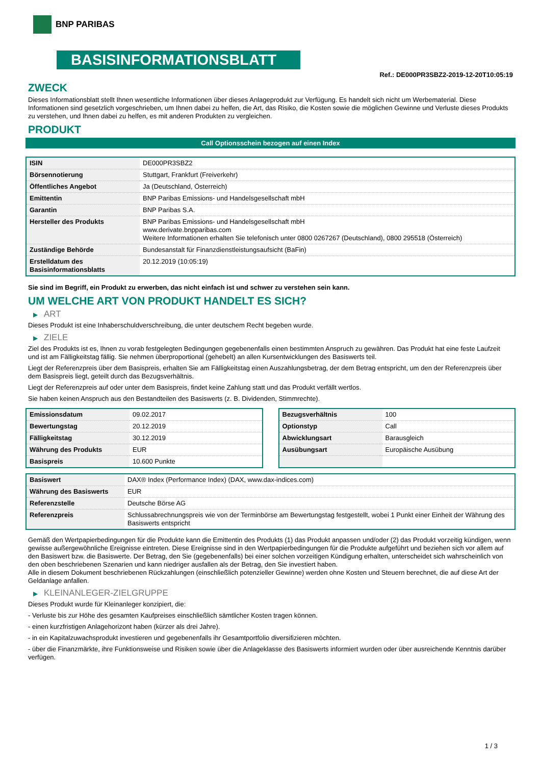BNP PARIBAS
BASISINFORMATIONSBLATT
Ref.: DE000PR3SBZ2-2019-12-20T10:05:19
ZWECK
Dieses Informationsblatt stellt Ihnen wesentliche Informationen über dieses Anlageprodukt zur Verfügung. Es handelt sich nicht um Werbematerial. Diese Informationen sind gesetzlich vorgeschrieben, um Ihnen dabei zu helfen, die Art, das Risiko, die Kosten sowie die möglichen Gewinne und Verluste dieses Produkts zu verstehen, und Ihnen dabei zu helfen, es mit anderen Produkten zu vergleichen.
PRODUKT
Call Optionsschein bezogen auf einen Index
| ISIN | DE000PR3SBZ2 |
| Börsennotierung | Stuttgart, Frankfurt (Freiverkehr) |
| Öffentliches Angebot | Ja (Deutschland, Österreich) |
| Emittentin | BNP Paribas Emissions- und Handelsgesellschaft mbH |
| Garantin | BNP Paribas S.A. |
| Hersteller des Produkts | BNP Paribas Emissions- und Handelsgesellschaft mbH www.derivate.bnpparibas.com Weitere Informationen erhalten Sie telefonisch unter 0800 0267267 (Deutschland), 0800 295518 (Österreich) |
| Zuständige Behörde | Bundesanstalt für Finanzdienstleistungsaufsicht (BaFin) |
| Erstelldatum des Basisinformationsblatts | 20.12.2019 (10:05:19) |
Sie sind im Begriff, ein Produkt zu erwerben, das nicht einfach ist und schwer zu verstehen sein kann.
UM WELCHE ART VON PRODUKT HANDELT ES SICH?
▶ ART
Dieses Produkt ist eine Inhaberschuldverschreibung, die unter deutschem Recht begeben wurde.
▶ ZIELE
Ziel des Produkts ist es, Ihnen zu vorab festgelegten Bedingungen gegebenenfalls einen bestimmten Anspruch zu gewähren. Das Produkt hat eine feste Laufzeit und ist am Fälligkeitstag fällig. Sie nehmen überproportional (gehebelt) an allen Kursentwicklungen des Basiswerts teil.
Liegt der Referenzpreis über dem Basispreis, erhalten Sie am Fälligkeitstag einen Auszahlungsbetrag, der dem Betrag entspricht, um den der Referenzpreis über dem Basispreis liegt, geteilt durch das Bezugsverhältnis.
Liegt der Referenzpreis auf oder unter dem Basispreis, findet keine Zahlung statt und das Produkt verfällt wertlos.
Sie haben keinen Anspruch aus den Bestandteilen des Basiswerts (z. B. Dividenden, Stimmrechte).
| Emissionsdatum | 09.02.2017 |
| Bewertungstag | 20.12.2019 |
| Fälligkeitstag | 30.12.2019 |
| Währung des Produkts | EUR |
| Basispreis | 10.600 Punkte |
| Bezugsverhältnis | 100 |
| Optionstyp | Call |
| Abwicklungsart | Barausgleich |
| Ausübungsart | Europäische Ausübung |
| Basiswert | DAX® Index (Performance Index) (DAX, www.dax-indices.com) |
| Währung des Basiswerts | EUR |
| Referenzstelle | Deutsche Börse AG |
| Referenzpreis | Schlussabrechnungspreis wie von der Terminbörse am Bewertungstag festgestellt, wobei 1 Punkt einer Einheit der Währung des Basiswerts entspricht |
Gemäß den Wertpapierbedingungen für die Produkte kann die Emittentin des Produkts (1) das Produkt anpassen und/oder (2) das Produkt vorzeitig kündigen, wenn gewisse außergewöhnliche Ereignisse eintreten. Diese Ereignisse sind in den Wertpapierbedingungen für die Produkte aufgeführt und beziehen sich vor allem auf den Basiswert bzw. die Basiswerte. Der Betrag, den Sie (gegebenenfalls) bei einer solchen vorzeitigen Kündigung erhalten, unterscheidet sich wahrscheinlich von den oben beschriebenen Szenarien und kann niedriger ausfallen als der Betrag, den Sie investiert haben.
Alle in diesem Dokument beschriebenen Rückzahlungen (einschließlich potenzieller Gewinne) werden ohne Kosten und Steuern berechnet, die auf diese Art der Geldanlage anfallen.
▶ KLEINANLEGER-ZIELGRUPPE
Dieses Produkt wurde für Kleinanleger konzipiert, die:
- Verluste bis zur Höhe des gesamten Kaufpreises einschließlich sämtlicher Kosten tragen können.
- einen kurzfristigen Anlagehorizont haben (kürzer als drei Jahre).
- in ein Kapitalzuwachsprodukt investieren und gegebenenfalls ihr Gesamtportfolio diversifizieren möchten.
- über die Finanzmärkte, ihre Funktionsweise und Risiken sowie über die Anlageklasse des Basiswerts informiert wurden oder über ausreichende Kenntnis darüber verfügen.
1 / 3